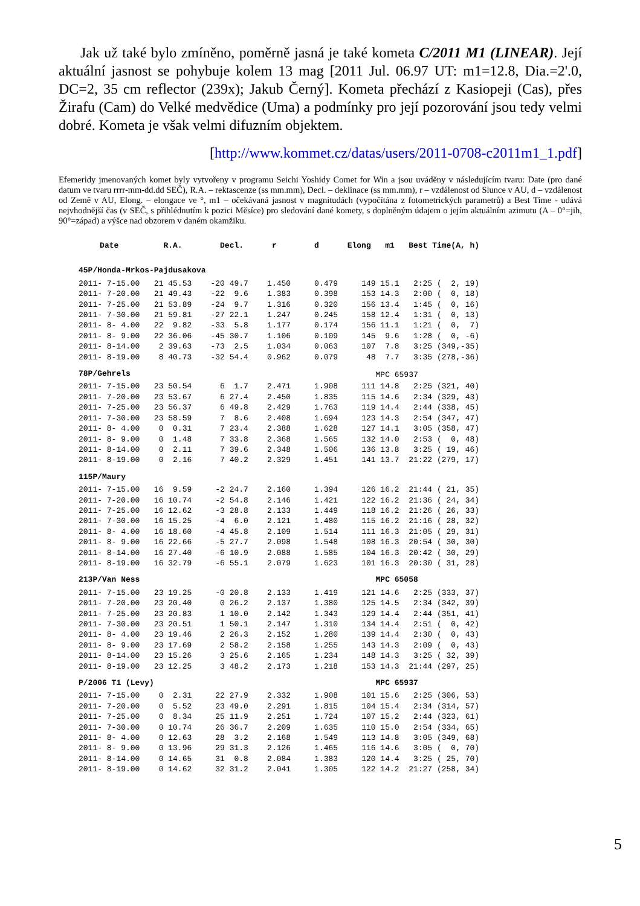Jak už také bylo zmíněno, poměrně jasná je také kometa C/2011 M1 (LINEAR). Její aktuální jasnost se pohybuje kolem 13 mag [2011 Jul. 06.97 UT: m1=12.8, Dia.=2'.0, DC=2, 35 cm reflector (239x); Jakub Černý]. Kometa přechází z Kasiopeji (Cas), přes Žirafu (Cam) do Velké medvědice (Uma) a podmínky pro její pozorování jsou tedy velmi dobré. Kometa je však velmi difuzním objektem.
[http://www.kommet.cz/datas/users/2011-0708-c2011m1_1.pdf]
Efemeridy jmenovaných komet byly vytvořeny v programu Seichi Yoshidy Comet for Win a jsou uváděny v následujícím tvaru: Date (pro dané datum ve tvaru rrrr-mm-dd.dd SEČ), R.A. – rektascenze (ss mm.mm), Decl. – deklinace (ss mm.mm), r – vzdálenost od Slunce v AU, d – vzdálenost od Země v AU, Elong. – elongace ve °, m1 – očekávaná jasnost v magnitudách (vypočítána z fotometrických parametrů) a Best Time - udává nejvhodnější čas (v SEČ, s přihlédnutím k pozici Měsíce) pro sledování dané komety, s doplněným údajem o jejím aktuálním azimutu (A – 0°=jih, 90°=západ) a výšce nad obzorem v daném okamžiku.
| Date | R.A. | Decl. | r | d | Elong | m1 | Best Time(A, h) |
| --- | --- | --- | --- | --- | --- | --- | --- |
| 45P/Honda-Mrkos-Pajdusakova | | | | | | | |
| 2011- 7-15.00 | 21 45.53 | -20 49.7 | 1.450 | 0.479 | 149 | 15.1 | 2:25 ( 2, 19) |
| 2011- 7-20.00 | 21 49.43 | -22 9.6 | 1.383 | 0.398 | 153 | 14.3 | 2:00 ( 0, 18) |
| 2011- 7-25.00 | 21 53.89 | -24 9.7 | 1.316 | 0.320 | 156 | 13.4 | 1:45 ( 0, 16) |
| 2011- 7-30.00 | 21 59.81 | -27 22.1 | 1.247 | 0.245 | 158 | 12.4 | 1:31 ( 0, 13) |
| 2011- 8- 4.00 | 22 9.82 | -33 5.8 | 1.177 | 0.174 | 156 | 11.1 | 1:21 ( 0, 7) |
| 2011- 8- 9.00 | 22 36.06 | -45 30.7 | 1.106 | 0.109 | 145 | 9.6 | 1:28 ( 0, -6) |
| 2011- 8-14.00 | 2 39.63 | -73 2.5 | 1.034 | 0.063 | 107 | 7.8 | 3:25 (349,-35) |
| 2011- 8-19.00 | 8 40.73 | -32 54.4 | 0.962 | 0.079 | 48 | 7.7 | 3:35 (278,-36) |
| 78P/Gehrels | | | | | | MPC 65937 | |
| 2011- 7-15.00 | 23 50.54 | 6 1.7 | 2.471 | 1.908 | 111 | 14.8 | 2:25 (321, 40) |
| 2011- 7-20.00 | 23 53.67 | 6 27.4 | 2.450 | 1.835 | 115 | 14.6 | 2:34 (329, 43) |
| 2011- 7-25.00 | 23 56.37 | 6 49.8 | 2.429 | 1.763 | 119 | 14.4 | 2:44 (338, 45) |
| 2011- 7-30.00 | 23 58.59 | 7 8.6 | 2.408 | 1.694 | 123 | 14.3 | 2:54 (347, 47) |
| 2011- 8- 4.00 | 0 0.31 | 7 23.4 | 2.388 | 1.628 | 127 | 14.1 | 3:05 (358, 47) |
| 2011- 8- 9.00 | 0 1.48 | 7 33.8 | 2.368 | 1.565 | 132 | 14.0 | 2:53 ( 0, 48) |
| 2011- 8-14.00 | 0 2.11 | 7 39.6 | 2.348 | 1.506 | 136 | 13.8 | 3:25 ( 19, 46) |
| 2011- 8-19.00 | 0 2.16 | 7 40.2 | 2.329 | 1.451 | 141 | 13.7 | 21:22 (279, 17) |
| 115P/Maury | | | | | | | |
| 2011- 7-15.00 | 16 9.59 | -2 24.7 | 2.160 | 1.394 | 126 | 16.2 | 21:44 ( 21, 35) |
| 2011- 7-20.00 | 16 10.74 | -2 54.8 | 2.146 | 1.421 | 122 | 16.2 | 21:36 ( 24, 34) |
| 2011- 7-25.00 | 16 12.62 | -3 28.8 | 2.133 | 1.449 | 118 | 16.2 | 21:26 ( 26, 33) |
| 2011- 7-30.00 | 16 15.25 | -4 6.0 | 2.121 | 1.480 | 115 | 16.2 | 21:16 ( 28, 32) |
| 2011- 8- 4.00 | 16 18.60 | -4 45.8 | 2.109 | 1.514 | 111 | 16.3 | 21:05 ( 29, 31) |
| 2011- 8- 9.00 | 16 22.66 | -5 27.7 | 2.098 | 1.548 | 108 | 16.3 | 20:54 ( 30, 30) |
| 2011- 8-14.00 | 16 27.40 | -6 10.9 | 2.088 | 1.585 | 104 | 16.3 | 20:42 ( 30, 29) |
| 2011- 8-19.00 | 16 32.79 | -6 55.1 | 2.079 | 1.623 | 101 | 16.3 | 20:30 ( 31, 28) |
| 213P/Van Ness | | | | | | MPC 65058 | |
| 2011- 7-15.00 | 23 19.25 | -0 20.8 | 2.133 | 1.419 | 121 | 14.6 | 2:25 (333, 37) |
| 2011- 7-20.00 | 23 20.40 | 0 26.2 | 2.137 | 1.380 | 125 | 14.5 | 2:34 (342, 39) |
| 2011- 7-25.00 | 23 20.83 | 1 10.0 | 2.142 | 1.343 | 129 | 14.4 | 2:44 (351, 41) |
| 2011- 7-30.00 | 23 20.51 | 1 50.1 | 2.147 | 1.310 | 134 | 14.4 | 2:51 ( 0, 42) |
| 2011- 8- 4.00 | 23 19.46 | 2 26.3 | 2.152 | 1.280 | 139 | 14.4 | 2:30 ( 0, 43) |
| 2011- 8- 9.00 | 23 17.69 | 2 58.2 | 2.158 | 1.255 | 143 | 14.3 | 2:09 ( 0, 43) |
| 2011- 8-14.00 | 23 15.26 | 3 25.6 | 2.165 | 1.234 | 148 | 14.3 | 3:25 ( 32, 39) |
| 2011- 8-19.00 | 23 12.25 | 3 48.2 | 2.173 | 1.218 | 153 | 14.3 | 21:44 (297, 25) |
| P/2006 T1 (Levy) | | | | | | MPC 65937 | |
| 2011- 7-15.00 | 0 2.31 | 22 27.9 | 2.332 | 1.908 | 101 | 15.6 | 2:25 (306, 53) |
| 2011- 7-20.00 | 0 5.52 | 23 49.0 | 2.291 | 1.815 | 104 | 15.4 | 2:34 (314, 57) |
| 2011- 7-25.00 | 0 8.34 | 25 11.9 | 2.251 | 1.724 | 107 | 15.2 | 2:44 (323, 61) |
| 2011- 7-30.00 | 0 10.74 | 26 36.7 | 2.209 | 1.635 | 110 | 15.0 | 2:54 (334, 65) |
| 2011- 8- 4.00 | 0 12.63 | 28 3.2 | 2.168 | 1.549 | 113 | 14.8 | 3:05 (349, 68) |
| 2011- 8- 9.00 | 0 13.96 | 29 31.3 | 2.126 | 1.465 | 116 | 14.6 | 3:05 ( 0, 70) |
| 2011- 8-14.00 | 0 14.65 | 31 0.8 | 2.084 | 1.383 | 120 | 14.4 | 3:25 ( 25, 70) |
| 2011- 8-19.00 | 0 14.62 | 32 31.2 | 2.041 | 1.305 | 122 | 14.2 | 21:27 (258, 34) |
5